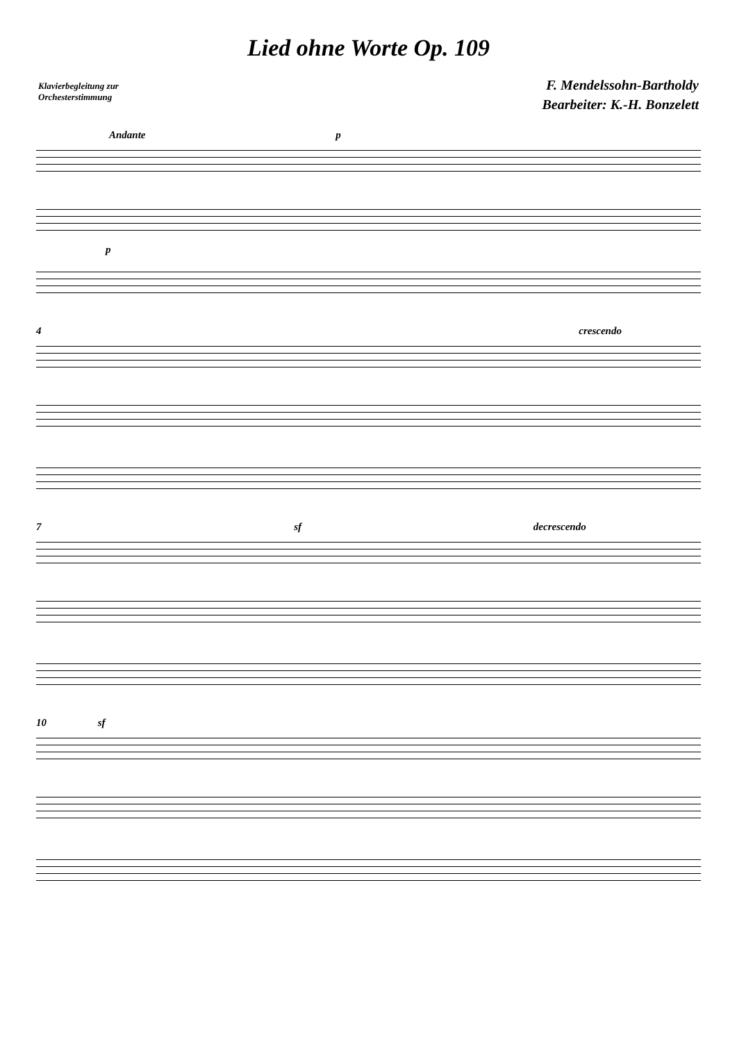Lied ohne Worte Op. 109
Klavierbegleitung zur
Orchesterstimmung
F. Mendelssohn-Bartholdy
Bearbeiter: K.-H. Bonzelett
Andante p
p
4 crescendo
7 sf decrescendo
10 sf